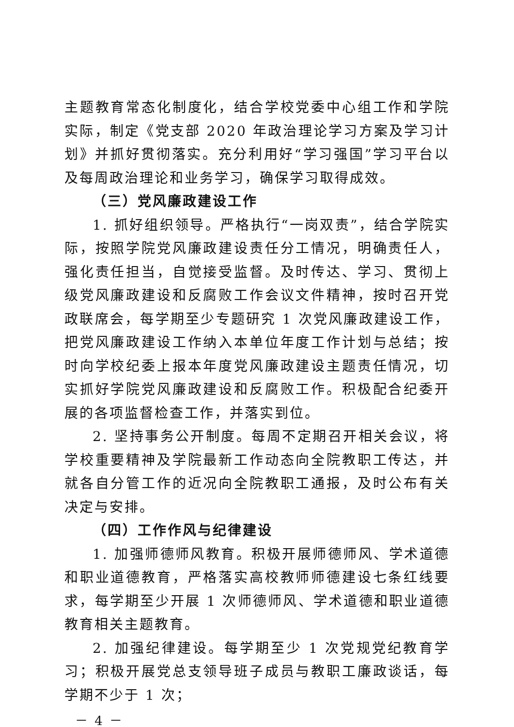主题教育常态化制度化，结合学校党委中心组工作和学院实际，制定《党支部 2020 年政治理论学习方案及学习计划》并抓好贯彻落实。充分利用好“学习强国”学习平台以及每周政治理论和业务学习，确保学习取得成效。
（三）党风廉政建设工作
1. 抓好组织领导。严格执行“一岗双责”，结合学院实际，按照学院党风廉政建设责任分工情况，明确责任人，强化责任担当，自觉接受监督。及时传达、学习、贯彻上级党风廉政建设和反腐败工作会议文件精神，按时召开党政联席会，每学期至少专题研究 1 次党风廉政建设工作，把党风廉政建设工作纳入本单位年度工作计划与总结；按时向学校纪委上报本年度党风廉政建设主题责任情况，切实抓好学院党风廉政建设和反腐败工作。积极配合纪委开展的各项监督检查工作，并落实到位。
2. 坚持事务公开制度。每周不定期召开相关会议，将学校重要精神及学院最新工作动态向全院教职工传达，并就各自分管工作的近况向全院教职工通报，及时公布有关决定与安排。
（四）工作作风与纪律建设
1. 加强师德师风教育。积极开展师德师风、学术道德和职业道德教育，严格落实高校教师师德建设七条红线要求，每学期至少开展 1 次师德师风、学术道德和职业道德教育相关主题教育。
2. 加强纪律建设。每学期至少 1 次党规党纪教育学习；积极开展党总支领导班子成员与教职工廉政谈话，每学期不少于 1 次；
－ 4 －